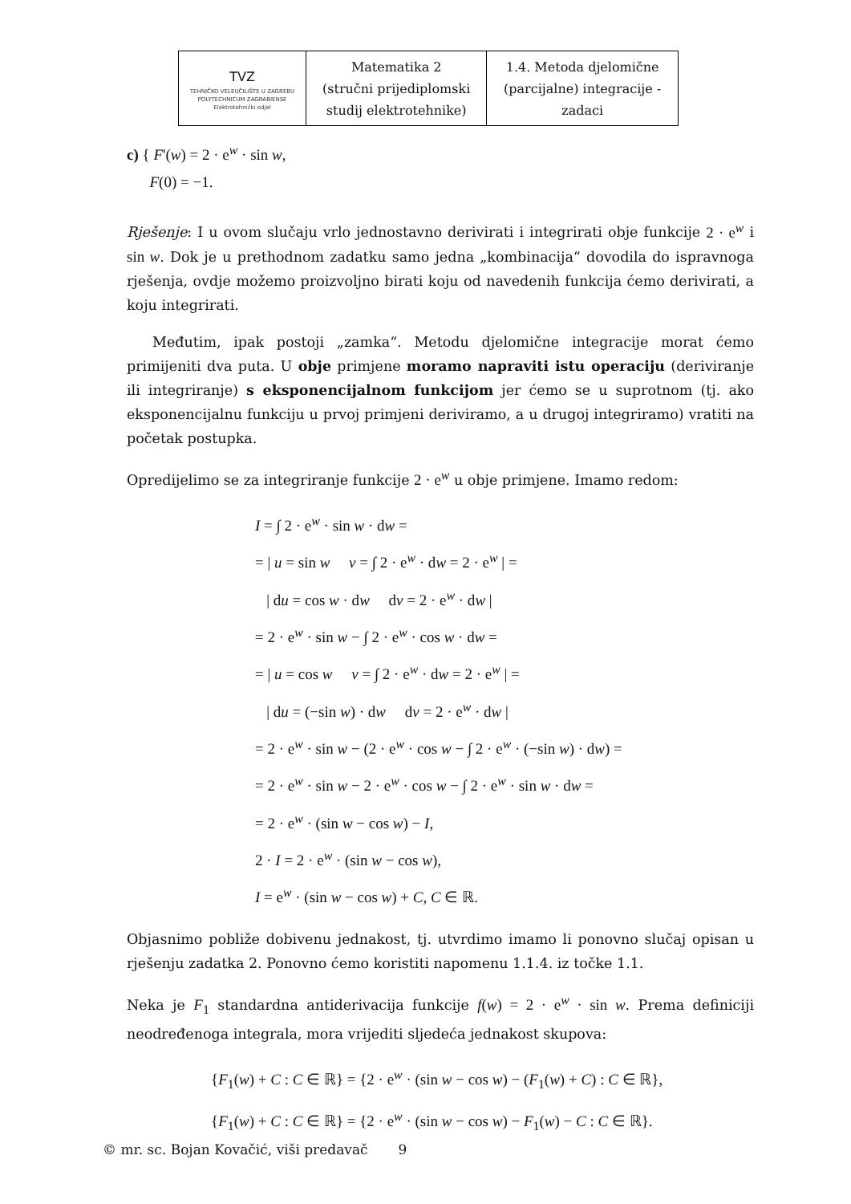| TVZ TEHNIČKO VELEUČILIŠTE U ZAGREBU POLYTECHNICUM ZAGRABIENSE Elektrotehnički odjel | Matematika 2 (stručni prijediplomski studij elektrotehnike) | 1.4. Metoda djelomične (parcijalne) integracije - zadaci |
c) { F'(w) = 2 · e<sup>w</sup> · sin w,
F(0) = −1.
Rješenje: I u ovom slučaju vrlo jednostavno derivirati i integrirati obje funkcije 2 · e<sup>w</sup> i sin w. Dok je u prethodnom zadatku samo jedna „kombinacija“ dovodila do ispravnoga rješenja, ovdje možemo proizvoljno birati koju od navedenih funkcija ćemo derivirati, a koju integrirati.
Međutim, ipak postoji „zamka“. Metodu djelomične integracije morat ćemo primijeniti dva puta. U obje primjene moramo napraviti istu operaciju (deriviranje ili integriranje) s eksponencijalnom funkcijom jer ćemo se u suprotnom (tj. ako eksponencijalnu funkciju u prvoj primjeni deriviramo, a u drugoj integriramo) vratiti na početak postupka.
Opredijelimo se za integriranje funkcije 2 · e<sup>w</sup> u obje primjene. Imamo redom:
I = ∫ 2 · e<sup>w</sup> · sin w · dw =
= | u = sin w v = ∫ 2 · e<sup>w</sup> · dw = 2 · e<sup>w</sup> | =
| du = cos w · dw dv = 2 · e<sup>w</sup> · dw |
= 2 · e<sup>w</sup> · sin w − ∫ 2 · e<sup>w</sup> · cos w · dw =
= | u = cos w v = ∫ 2 · e<sup>w</sup> · dw = 2 · e<sup>w</sup> | =
| du = (−sin w) · dw dv = 2 · e<sup>w</sup> · dw |
= 2 · e<sup>w</sup> · sin w − (2 · e<sup>w</sup> · cos w − ∫ 2 · e<sup>w</sup> · (−sin w) · dw) =
= 2 · e<sup>w</sup> · sin w − 2 · e<sup>w</sup> · cos w − ∫ 2 · e<sup>w</sup> · sin w · dw =
= 2 · e<sup>w</sup> · (sin w − cos w) − I,
2 · I = 2 · e<sup>w</sup> · (sin w − cos w),
I = e<sup>w</sup> · (sin w − cos w) + C, C ∈ ℝ.
Objasnimo pobliže dobivenu jednakost, tj. utvrdimo imamo li ponovno slučaj opisan u rješenju zadatka 2. Ponovno ćemo koristiti napomenu 1.1.4. iz točke 1.1.
Neka je F<sub>1</sub> standardna antiderivacija funkcije f(w) = 2 · e<sup>w</sup> · sin w. Prema definiciji neodređenoga integrala, mora vrijediti sljedeća jednakost skupova:
{F<sub>1</sub>(w) + C : C ∈ ℝ} = {2 · e<sup>w</sup> · (sin w − cos w) − (F<sub>1</sub>(w) + C) : C ∈ ℝ},
{F<sub>1</sub>(w) + C : C ∈ ℝ} = {2 · e<sup>w</sup> · (sin w − cos w) − F<sub>1</sub>(w) − C : C ∈ ℝ}.
© mr. sc. Bojan Kovačić, viši predavač 9